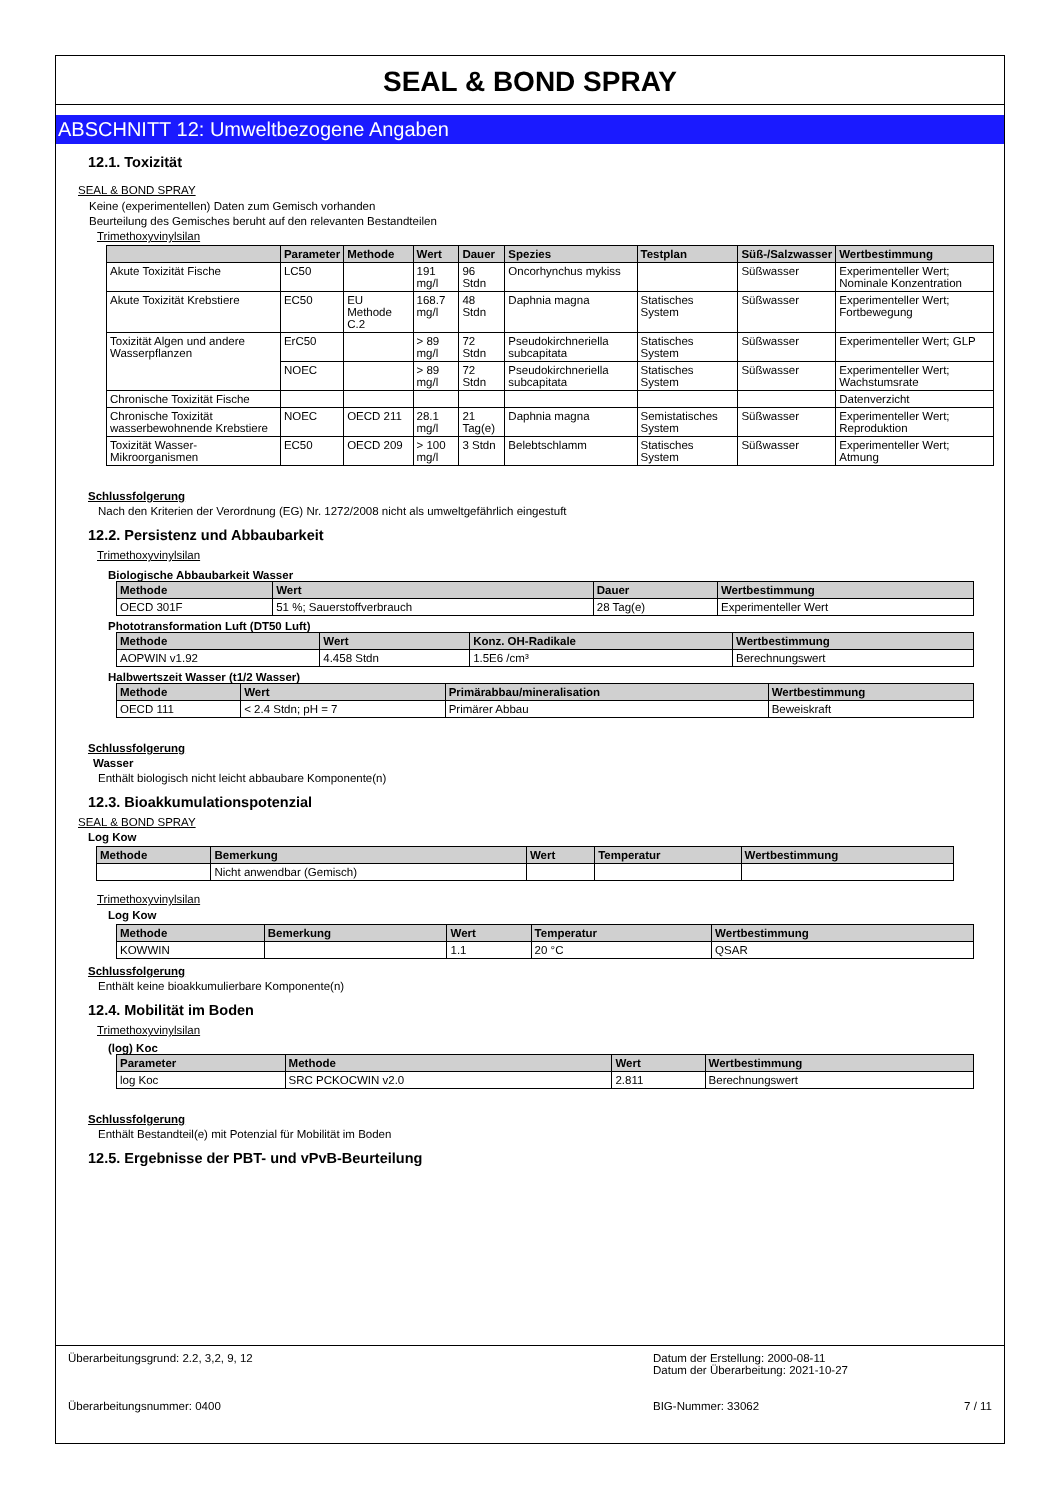SEAL & BOND SPRAY
ABSCHNITT 12: Umweltbezogene Angaben
12.1. Toxizität
SEAL & BOND SPRAY
Keine (experimentellen) Daten zum Gemisch vorhanden
Beurteilung des Gemisches beruht auf den relevanten Bestandteilen
Trimethoxyvinylsilan
| | Parameter | Methode | Wert | Dauer | Spezies | Testplan | Süß-/Salzwasser | Wertbestimmung |
| --- | --- | --- | --- | --- | --- | --- | --- | --- |
| Akute Toxizität Fische | LC50 | | 191 mg/l | 96 Stdn | Oncorhynchus mykiss | | Süßwasser | Experimenteller Wert; Nominale Konzentration |
| Akute Toxizität Krebstiere | EC50 | EU Methode C.2 | 168.7 mg/l | 48 Stdn | Daphnia magna | Statisches System | Süßwasser | Experimenteller Wert; Fortbewegung |
| Toxizität Algen und andere Wasserpflanzen | ErC50 | | > 89 mg/l | 72 Stdn | Pseudokirchneriella subcapitata | Statisches System | Süßwasser | Experimenteller Wert; GLP |
| | NOEC | | > 89 mg/l | 72 Stdn | Pseudokirchneriella subcapitata | Statisches System | Süßwasser | Experimenteller Wert; Wachstumsrate |
| Chronische Toxizität Fische | | | | | | | | Datenverzicht |
| Chronische Toxizität wasserbewohnende Krebstiere | NOEC | OECD 211 | 28.1 mg/l | 21 Tag(e) | Daphnia magna | Semistatisches System | Süßwasser | Experimenteller Wert; Reproduktion |
| Toxizität Wasser-Mikroorganismen | EC50 | OECD 209 | > 100 mg/l | 3 Stdn | Belebtschlamm | Statisches System | Süßwasser | Experimenteller Wert; Atmung |
Schlussfolgerung
Nach den Kriterien der Verordnung (EG) Nr. 1272/2008 nicht als umweltgefährlich eingestuft
12.2. Persistenz und Abbaubarkeit
Trimethoxyvinylsilan
Biologische Abbaubarkeit Wasser
| Methode | Wert | Dauer | Wertbestimmung |
| --- | --- | --- | --- |
| OECD 301F | 51 %; Sauerstoffverbrauch | 28 Tag(e) | Experimenteller Wert |
Phototransformation Luft (DT50 Luft)
| Methode | Wert | Konz. OH-Radikale | Wertbestimmung |
| --- | --- | --- | --- |
| AOPWIN v1.92 | 4.458 Stdn | 1.5E6 /cm³ | Berechnungswert |
Halbwertszeit Wasser (t1/2 Wasser)
| Methode | Wert | Primärabbau/mineralisation | Wertbestimmung |
| --- | --- | --- | --- |
| OECD 111 | < 2.4 Stdn; pH = 7 | Primärer Abbau | Beweiskraft |
Schlussfolgerung
Wasser
Enthält biologisch nicht leicht abbaubare Komponente(n)
12.3. Bioakkumulationspotenzial
SEAL & BOND SPRAY
Log Kow
| Methode | Bemerkung | Wert | Temperatur | Wertbestimmung |
| --- | --- | --- | --- | --- |
| | Nicht anwendbar (Gemisch) | | | |
Trimethoxyvinylsilan
Log Kow
| Methode | Bemerkung | Wert | Temperatur | Wertbestimmung |
| --- | --- | --- | --- | --- |
| KOWWIN | | 1.1 | 20 °C | QSAR |
Schlussfolgerung
Enthält keine bioakkumulierbare Komponente(n)
12.4. Mobilität im Boden
Trimethoxyvinylsilan
(log) Koc
| Parameter | Methode | Wert | Wertbestimmung |
| --- | --- | --- | --- |
| log Koc | SRC PCKOCWIN v2.0 | 2.811 | Berechnungswert |
Schlussfolgerung
Enthält Bestandteil(e) mit Potenzial für Mobilität im Boden
12.5. Ergebnisse der PBT- und vPvB-Beurteilung
Überarbeitungsgrund: 2.2, 3,2, 9, 12
Überarbeitungsnummer: 0400
Datum der Erstellung: 2000-08-11
Datum der Überarbeitung: 2021-10-27
BIG-Nummer: 33062 7 / 11